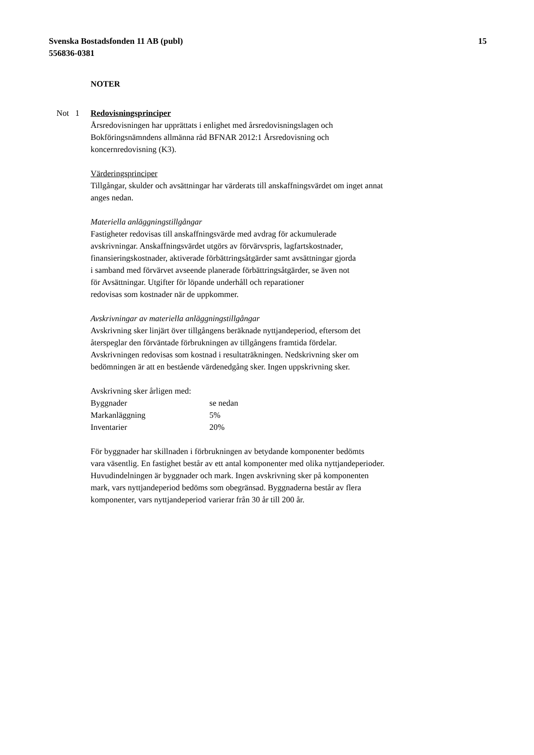15 Svenska Bostadsfonden 11 AB (publ)
556836-0381
NOTER
Not 1 Redovisningsprinciper
Årsredovisningen har upprättats i enlighet med årsredovisningslagen och
Bokföringsnämndens allmänna råd BFNAR 2012:1 Årsredovisning och
koncernredovisning (K3).
Värderingsprinciper
Tillgångar, skulder och avsättningar har värderats till anskaffningsvärdet om inget annat
anges nedan.
Materiella anläggningstillgångar
Fastigheter redovisas till anskaffningsvärde med avdrag för ackumulerade
avskrivningar. Anskaffningsvärdet utgörs av förvärvspris, lagfartskostnader,
finansieringskostnader, aktiverade förbättringsåtgärder samt avsättningar gjorda
i samband med förvärvet avseende planerade förbättringsåtgärder, se även not
för Avsättningar. Utgifter för löpande underhåll och reparationer
redovisas som kostnader när de uppkommer.
Avskrivningar av materiella anläggningstillgångar
Avskrivning sker linjärt över tillgångens beräknade nyttjandeperiod, eftersom det
återspeglar den förväntade förbrukningen av tillgångens framtida fördelar.
Avskrivningen redovisas som kostnad i resultaträkningen. Nedskrivning sker om
bedömningen är att en bestående värdenedgång sker. Ingen uppskrivning sker.
Avskrivning sker årligen med:
| Byggnader | se nedan |
| Markanläggning | 5% |
| Inventarier | 20% |
För byggnader har skillnaden i förbrukningen av betydande komponenter bedömts
vara väsentlig. En fastighet består av ett antal komponenter med olika nyttjandeperioder.
Huvudindelningen är byggnader och mark. Ingen avskrivning sker på komponenten
mark, vars nyttjandeperiod bedöms som obegränsad. Byggnaderna består av flera
komponenter, vars nyttjandeperiod varierar från 30 år till 200 år.